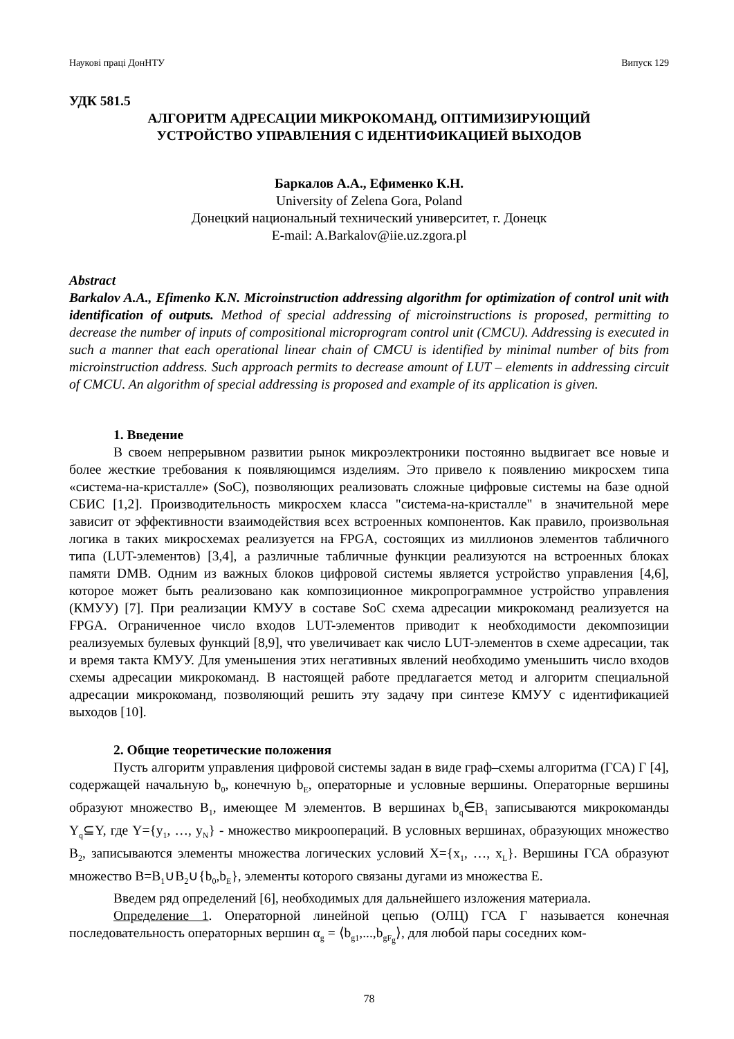Наукові праці ДонНТУ Випуск 129
УДК 581.5
АЛГОРИТМ АДРЕСАЦИИ МИКРОКОМАНД, ОПТИМИЗИРУЮЩИЙ
УСТРОЙСТВО УПРАВЛЕНИЯ С ИДЕНТИФИКАЦИЕЙ ВЫХОДОВ
Баркалов А.А., Ефименко К.Н.
University of Zelena Gora, Poland
Донецкий национальный технический университет, г. Донецк
E-mail: A.Barkalov@iie.uz.zgora.pl
Abstract
Barkalov A.A., Efimenko K.N. Microinstruction addressing algorithm for optimization of control unit with identification of outputs. Method of special addressing of microinstructions is proposed, permitting to decrease the number of inputs of compositional microprogram control unit (CMCU). Addressing is executed in such a manner that each operational linear chain of CMCU is identified by minimal number of bits from microinstruction address. Such approach permits to decrease amount of LUT – elements in addressing circuit of CMCU. An algorithm of special addressing is proposed and example of its application is given.
1. Введение
В своем непрерывном развитии рынок микроэлектроники постоянно выдвигает все новые и более жесткие требования к появляющимся изделиям. Это привело к появлению микросхем типа «система-на-кристалле» (SoC), позволяющих реализовать сложные цифровые системы на базе одной СБИС [1,2]. Производительность микросхем класса "система-на-кристалле" в значительной мере зависит от эффективности взаимодействия всех встроенных компонентов. Как правило, произвольная логика в таких микросхемах реализуется на FPGA, состоящих из миллионов элементов табличного типа (LUT-элементов) [3,4], а различные табличные функции реализуются на встроенных блоках памяти DMB. Одним из важных блоков цифровой системы является устройство управления [4,6], которое может быть реализовано как композиционное микропрограммное устройство управления (КМУУ) [7]. При реализации КМУУ в составе SoC схема адресации микрокоманд реализуется на FPGA. Ограниченное число входов LUT-элементов приводит к необходимости декомпозиции реализуемых булевых функций [8,9], что увеличивает как число LUT-элементов в схеме адресации, так и время такта КМУУ. Для уменьшения этих негативных явлений необходимо уменьшить число входов схемы адресации микрокоманд. В настоящей работе предлагается метод и алгоритм специальной адресации микрокоманд, позволяющий решить эту задачу при синтезе КМУУ с идентификацией выходов [10].
2. Общие теоретические положения
Пусть алгоритм управления цифровой системы задан в виде граф–схемы алгоритма (ГСА) Г [4], содержащей начальную b<sub>0</sub>, конечную b<sub>E</sub>, операторные и условные вершины. Операторные вершины образуют множество B<sub>1</sub>, имеющее M элементов. В вершинах b<sub>q</sub>∈B<sub>1</sub> записываются микрокоманды Y<sub>q</sub>⊆Y, где Y={y<sub>1</sub>, …, y<sub>N</sub>} - множество микроопераций. В условных вершинах, образующих множество B<sub>2</sub>, записываются элементы множества логических условий X={x<sub>1</sub>, …, x<sub>L</sub>}. Вершины ГСА образуют множество B=B<sub>1</sub>∪B<sub>2</sub>∪{b<sub>0</sub>,b<sub>E</sub>}, элементы которого связаны дугами из множества E.
Введем ряд определений [6], необходимых для дальнейшего изложения материала.
Определение 1. Операторной линейной цепью (ОЛЦ) ГСА Г называется конечная последовательность операторных вершин α<sub>g</sub> = ⟨b<sub>g1</sub>,...,b<sub>gF<sub>g</sub></sub>⟩, для любой пары соседних ком-
78